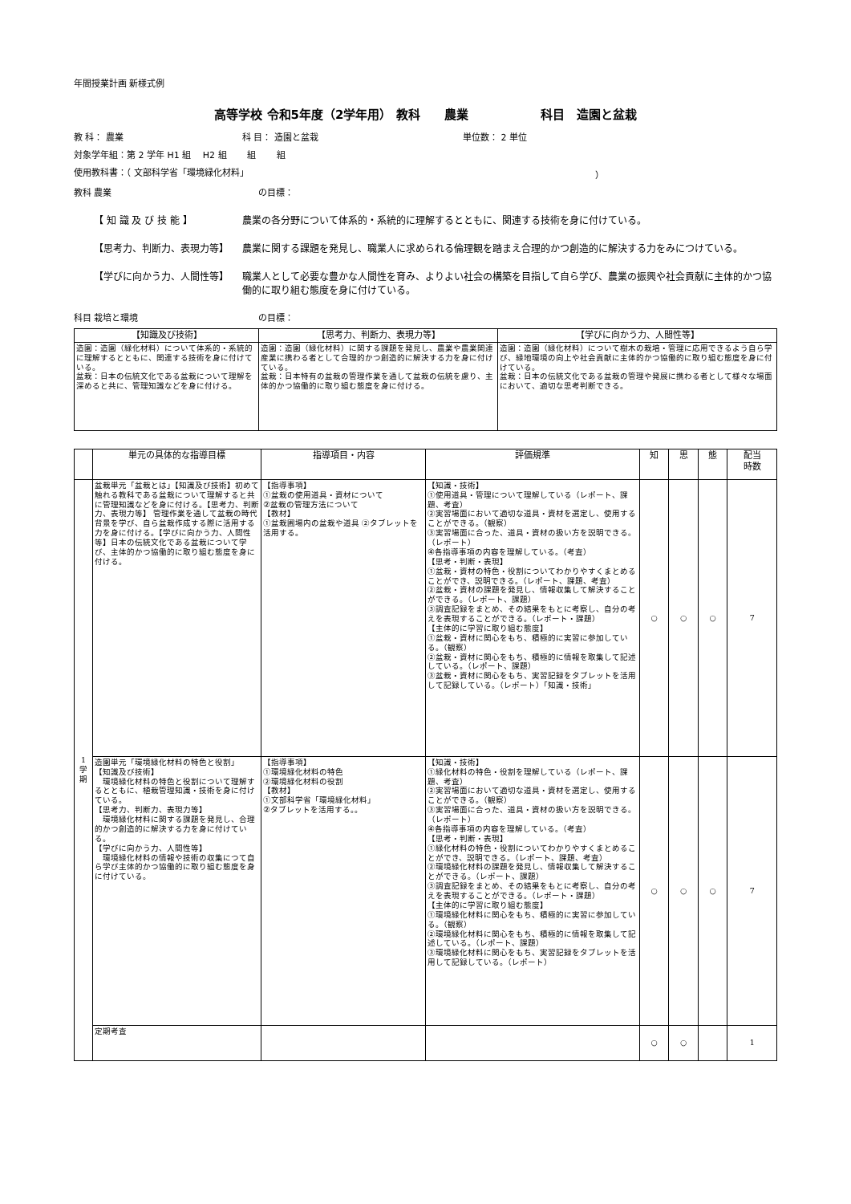年間授業計画 新様式例
高等学校 令和5年度（2学年用） 教科　　農業　　　　　　科目　造園と盆栽
教 科： 農業 科 目： 造園と盆栽 単位数： 2 単位
対象学年組：第 2 学年 H1 組　 H2 組　　 組　　 組
使用教科書：（ 文部科学省「環境緑化材料」 ）
教科 農業 の目標：
【 知 識 及 び 技 能 】 農業の各分野について体系的・系統的に理解するとともに、関連する技術を身に付けている。
【思考力、判断力、表現力等】 農業に関する課題を発見し、職業人に求められる倫理観を踏まえ合理的かつ創造的に解決する力をみにつけている。
【学びに向かう力、人間性等】 職業人として必要な豊かな人間性を育み、よりよい社会の構築を目指して自ら学び、農業の振興や社会貢献に主体的かつ協働的に取り組む態度を身に付けている。
科目 栽培と環境 の目標：
| 【知識及び技術】 | 【思考力、判断力、表現力等】 | 【学びに向かう力、人間性等】 |
| --- | --- | --- |
| 造園：造園（緑化材料）について体系的・系統的に理解するとともに、関連する技術を身に付けている。 盆栽：日本の伝統文化である盆栽について理解を深めると共に、管理知識などを身に付ける。 | 造園：造園（緑化材料）に関する課題を発見し、農業や農業関連産業に携わる者として合理的かつ創造的に解決する力を身に付けている。 盆栽：日本特有の盆栽の管理作業を通して盆栽の伝統を慮り、主体的かつ協働的に取り組む態度を身に付ける。 | 造園：造園（緑化材料）について樹木の栽培・管理に応用できるよう自ら学び、緑地環境の向上や社会貢献に主体的かつ協働的に取り組む態度を身に付けている。 盆栽：日本の伝統文化である盆栽の管理や発展に携わる者として様々な場面において、適切な思考判断できる。 |
| | 単元の具体的な指導目標 | 指導項目・内容 | 評価規準 | 知 | 思 | 態 | 配当 時数 |
| --- | --- | --- | --- | --- | --- | --- | --- |
| 1 学 期 | 盆栽単元「盆栽とは」【知識及び技術】初めて触れる教科である盆栽について理解すると共に管理知識などを身に付ける。【思考力、判断力、表現力等】 管理作業を通して盆栽の時代背景を学び、自ら盆栽作成する際に活用する力を身に付ける。【学びに向かう力、人間性等】日本の伝統文化である盆栽について学び、主体的かつ協働的に取り組む態度を身に付ける。 | 【指導事項】 ①盆栽の使用道具・資材について ②盆栽の管理方法について 【教材】 ①盆栽圃場内の盆栽や道具 ②タブレットを活用する。 | 【知識・技術】 ①使用道具・管理について理解している（レポート、課題、考査） ②実習場面において適切な道具・資材を選定し、使用することができる。（観察） ③実習場面に合った、道具・資材の扱い方を説明できる。（レポート） ④各指導事項の内容を理解している。（考査） 【思考・判断・表現】 ①盆栽・資材の特色・役割についてわかりやすくまとめることができ、説明できる。（レポート、課題、考査） ②盆栽・資材の課題を発見し、情報収集して解決することができる。（レポート、課題） ③調査記録をまとめ、その結果をもとに考察し、自分の考えを表現することができる。（レポート・課題） 【主体的に学習に取り組む態度】 ①盆栽・資材に関心をもち、積極的に実習に参加している。（観察） ②盆栽・資材に関心をもち、積極的に情報を取集して記述している。（レポート、課題） ③盆栽・資材に関心をもち、実習記録をタブレットを活用して記録している。（レポート）「知識・技術」 | ○ | ○ | ○ | 7 |
| | 造園単元「環境緑化材料の特色と役割」 【知識及び技術】 環境緑化材料の特色と役割について理解するとともに、植栽管理知識・技術を身に付けている。 【思考力、判断力、表現力等】 環境緑化材料に関する課題を発見し、合理的かつ創造的に解決する力を身に付けている。 【学びに向かう力、人間性等】 環境緑化材料の情報や技術の収集につて自ら学び主体的かつ協働的に取り組む態度を身に付けている。 | 【指導事項】 ①環境緑化材料の特色 ②環境緑化材料の役割 【教材】 ①文部科学省「環境緑化材料」 ②タブレットを活用する。。 | 【知識・技術】 ①緑化材料の特色・役割を理解している（レポート、課題、考査） ②実習場面において適切な道具・資材を選定し、使用することができる。（観察） ③実習場面に合った、道具・資材の扱い方を説明できる。（レポート） ④各指導事項の内容を理解している。（考査） 【思考・判断・表現】 ①緑化材料の特色・役割についてわかりやすくまとめることができ、説明できる。（レポート、課題、考査） ②環境緑化材料の課題を発見し、情報収集して解決することができる。（レポート、課題） ③調査記録をまとめ、その結果をもとに考察し、自分の考えを表現することができる。（レポート・課題） 【主体的に学習に取り組む態度】 ①環境緑化材料に関心をもち、積極的に実習に参加している。（観察） ②環境緑化材料に関心をもち、積極的に情報を取集して記述している。（レポート、課題） ③環境緑化材料に関心をもち、実習記録をタブレットを活用して記録している。（レポート） | ○ | ○ | ○ | 7 |
| | 定期考査 | | | ○ | ○ | | 1 |